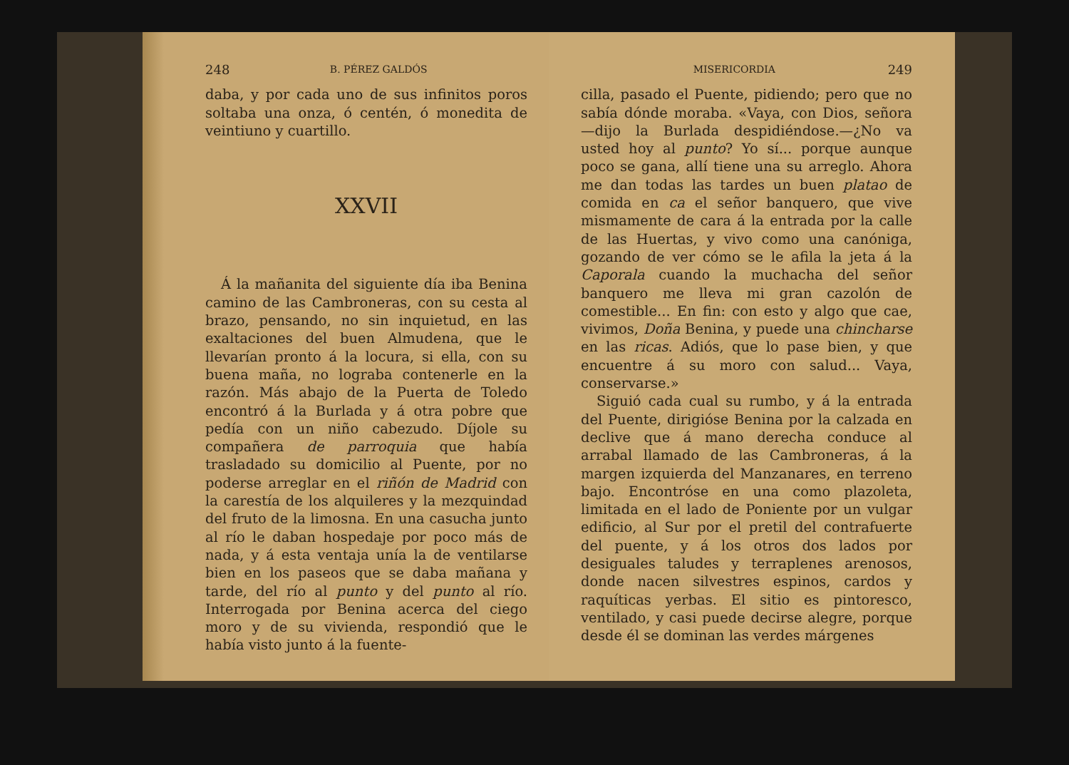248 B. PÉREZ GALDÓS
daba, y por cada uno de sus infinitos poros soltaba una onza, ó centén, ó monedita de veintiuno y cuartillo.
XXVII
Á la mañanita del siguiente día iba Benina camino de las Cambroneras, con su cesta al brazo, pensando, no sin inquietud, en las exaltaciones del buen Almudena, que le llevarían pronto á la locura, si ella, con su buena maña, no lograba contenerle en la razón. Más abajo de la Puerta de Toledo encontró á la Burlada y á otra pobre que pedía con un niño cabezudo. Díjole su compañera de parroquia que había trasladado su domicilio al Puente, por no poderse arreglar en el riñón de Madrid con la carestía de los alquileres y la mezquindad del fruto de la limosna. En una casucha junto al río le daban hospedaje por poco más de nada, y á esta ventaja unía la de ventilarse bien en los paseos que se daba mañana y tarde, del río al punto y del punto al río. Interrogada por Benina acerca del ciego moro y de su vivienda, respondió que le había visto junto á la fuente-
MISERICORDIA 249
cilla, pasado el Puente, pidiendo; pero que no sabía dónde moraba. «Vaya, con Dios, señora —dijo la Burlada despidiéndose.—¿No va usted hoy al punto? Yo sí... porque aunque poco se gana, allí tiene una su arreglo. Ahora me dan todas las tardes un buen platao de comida en ca el señor banquero, que vive mismamente de cara á la entrada por la calle de las Huertas, y vivo como una canóniga, gozando de ver cómo se le afila la jeta á la Caporala cuando la muchacha del señor banquero me lleva mi gran cazolón de comestible... En fin: con esto y algo que cae, vivimos, Doña Benina, y puede una chincharse en las ricas. Adiós, que lo pase bien, y que encuentre á su moro con salud... Vaya, conservarse.»
Siguió cada cual su rumbo, y á la entrada del Puente, dirigióse Benina por la calzada en declive que á mano derecha conduce al arrabal llamado de las Cambroneras, á la margen izquierda del Manzanares, en terreno bajo. Encontróse en una como plazoleta, limitada en el lado de Poniente por un vulgar edificio, al Sur por el pretil del contrafuerte del puente, y á los otros dos lados por desiguales taludes y terraplenes arenosos, donde nacen silvestres espinos, cardos y raquíticas yerbas. El sitio es pintoresco, ventilado, y casi puede decirse alegre, porque desde él se dominan las verdes márgenes